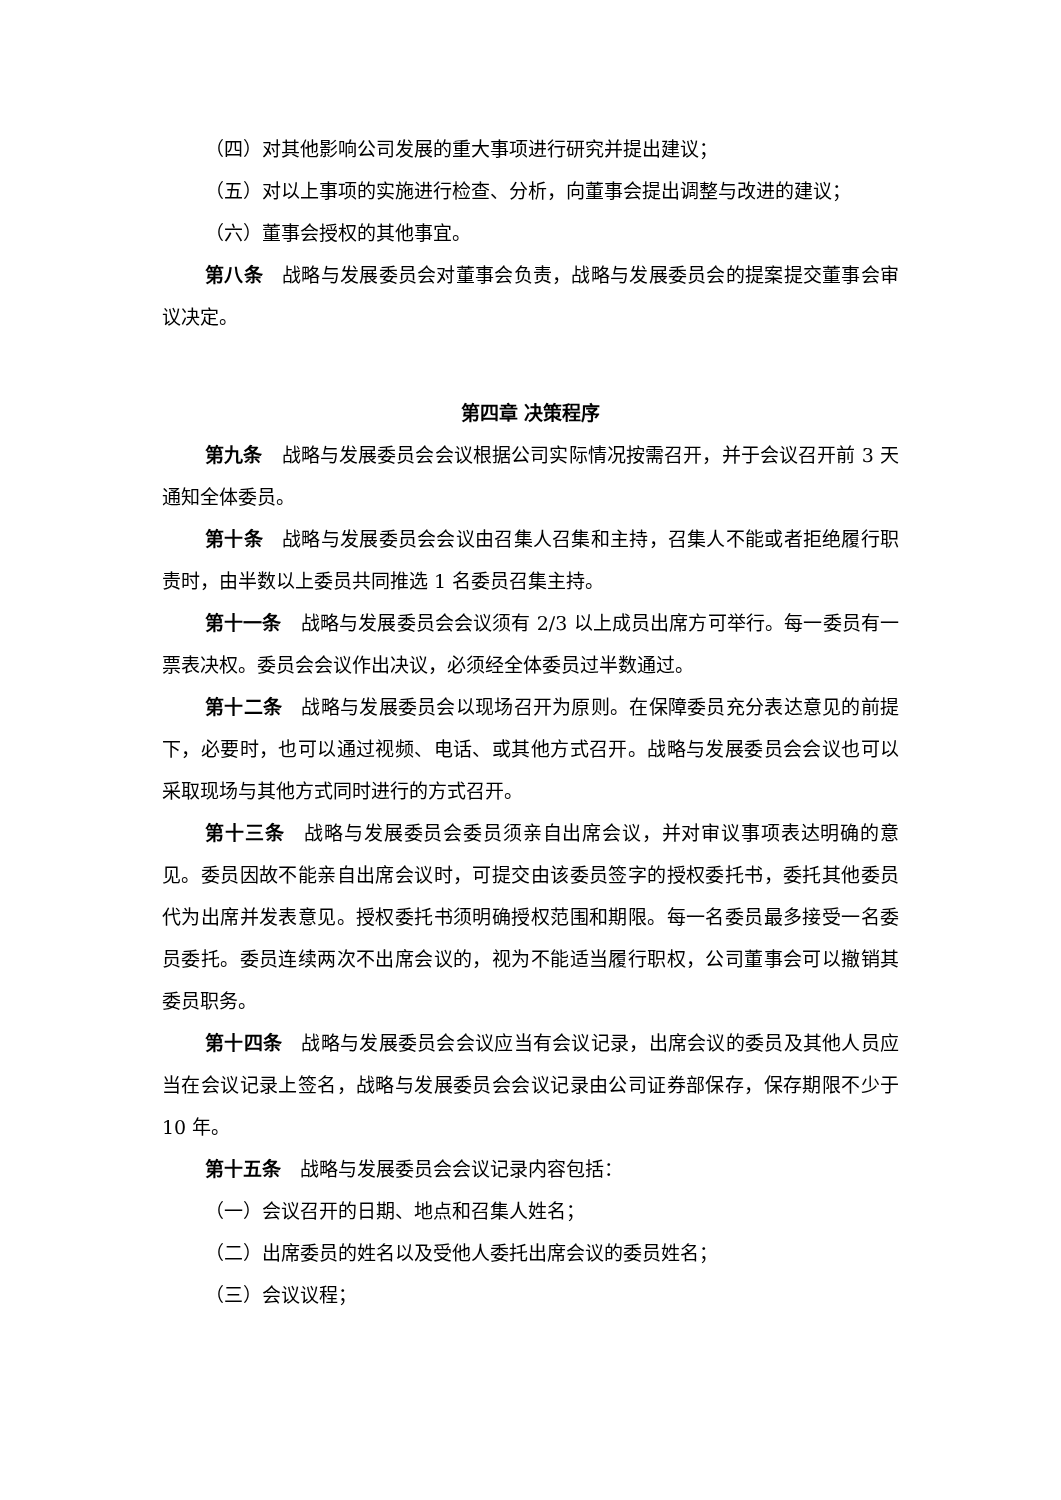（四）对其他影响公司发展的重大事项进行研究并提出建议；
（五）对以上事项的实施进行检查、分析，向董事会提出调整与改进的建议；
（六）董事会授权的其他事宜。
第八条　战略与发展委员会对董事会负责，战略与发展委员会的提案提交董事会审议决定。
第四章 决策程序
第九条　战略与发展委员会会议根据公司实际情况按需召开，并于会议召开前 3 天通知全体委员。
第十条　战略与发展委员会会议由召集人召集和主持，召集人不能或者拒绝履行职责时，由半数以上委员共同推选 1 名委员召集主持。
第十一条　战略与发展委员会会议须有 2/3 以上成员出席方可举行。每一委员有一票表决权。委员会会议作出决议，必须经全体委员过半数通过。
第十二条　战略与发展委员会以现场召开为原则。在保障委员充分表达意见的前提下，必要时，也可以通过视频、电话、或其他方式召开。战略与发展委员会会议也可以采取现场与其他方式同时进行的方式召开。
第十三条　战略与发展委员会委员须亲自出席会议，并对审议事项表达明确的意见。委员因故不能亲自出席会议时，可提交由该委员签字的授权委托书，委托其他委员代为出席并发表意见。授权委托书须明确授权范围和期限。每一名委员最多接受一名委员委托。委员连续两次不出席会议的，视为不能适当履行职权，公司董事会可以撤销其委员职务。
第十四条　战略与发展委员会会议应当有会议记录，出席会议的委员及其他人员应当在会议记录上签名，战略与发展委员会会议记录由公司证券部保存，保存期限不少于 10 年。
第十五条　战略与发展委员会会议记录内容包括：
（一）会议召开的日期、地点和召集人姓名；
（二）出席委员的姓名以及受他人委托出席会议的委员姓名；
（三）会议议程；